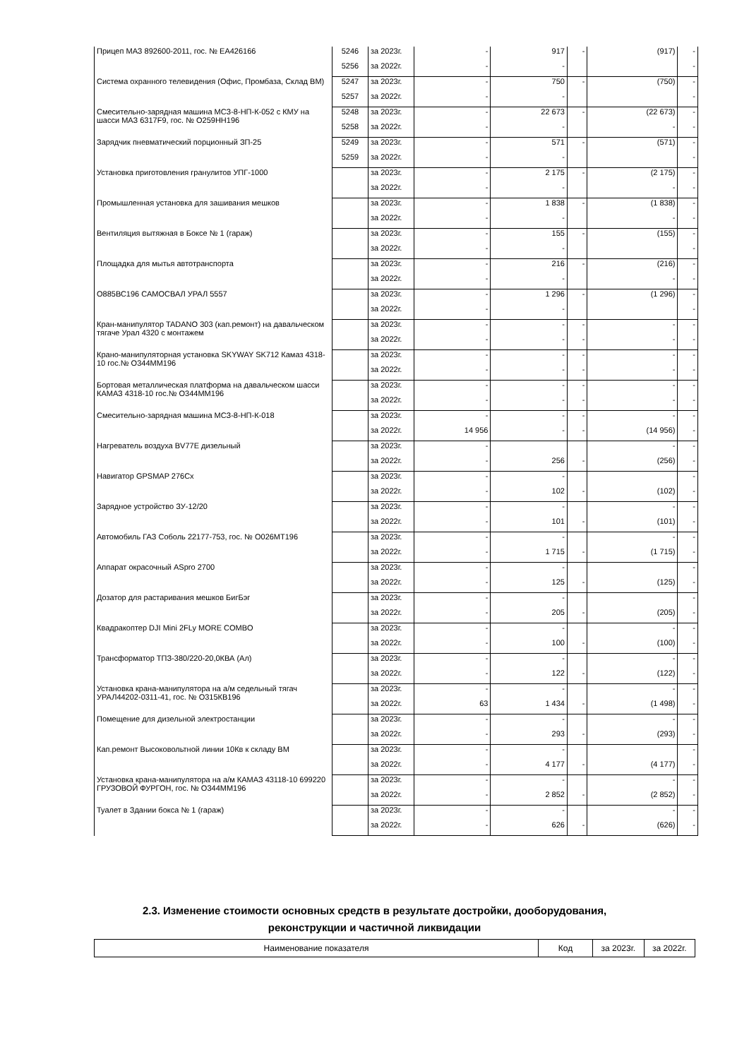| Прицеп МАЗ 892600-2011, гос. № ЕА426166 | 5246 | за 2023г. | - | 917 | - | (917) | - |
| | 5256 | за 2022г. | - | - | | | - |
| Система охранного телевидения (Офис, Промбаза, Склад ВМ) | 5247 | за 2023г. | - | 750 | - | (750) | - |
| | 5257 | за 2022г. | - | - | | | - |
| Смесительно-зарядная машина МСЗ-8-НП-К-052 с КМУ на шасси МАЗ 6317F9, гос. № О259НН196 | 5248 | за 2023г. | - | 22 673 | - | (22 673) | - |
| | 5258 | за 2022г. | - | - | | - | - |
| Зарядчик пневматический порционный ЗП-25 | 5249 | за 2023г. | - | 571 | - | (571) | - |
| | 5259 | за 2022г. | - | - | | | - |
| Установка приготовления гранулитов УПГ-1000 | | за 2023г. | - | 2 175 | - | (2 175) | - |
| | | за 2022г. | - | - | | - | - |
| Промышленная установка для зашивания мешков | | за 2023г. | - | 1 838 | - | (1 838) | - |
| | | за 2022г. | - | - | | - | - |
| Вентиляция вытяжная в Боксе № 1 (гараж) | | за 2023г. | - | 155 | - | (155) | - |
| | | за 2022г. | - | - | | | - |
| Площадка для мытья автотранспорта | | за 2023г. | - | 216 | - | (216) | - |
| | | за 2022г. | - | - | | - | - |
| О885ВС196 САМОСВАЛ УРАЛ 5557 | | за 2023г. | - | 1 296 | - | (1 296) | - |
| | | за 2022г. | - | - | | | - |
| Кран-манипулятор TADANO 303 (кап.ремонт) на давальческом тягаче Урал 4320 с монтажем | | за 2023г. | - | - | - | - | - |
| | | за 2022г. | - | - | - | - | - |
| Крано-манипуляторная установка SKYWAY SK712 Камаз 4318-10 гос.№ О344ММ196 | | за 2023г. | - | - | - | - | - |
| | | за 2022г. | - | - | - | - | - |
| Бортовая металлическая платформа на давальческом шасси КАМАЗ 4318-10 гос.№ О344ММ196 | | за 2023г. | - | - | - | - | - |
| | | за 2022г. | - | - | - | - | - |
| Смесительно-зарядная машина МСЗ-8-НП-К-018 | | за 2023г. | - | - | - | - | - |
| | | за 2022г. | 14 956 | - | - | (14 956) | - |
| Нагреватель воздуха BV77E дизельный | | за 2023г. | - | | | - | - |
| | | за 2022г. | - | 256 | - | (256) | - |
| Навигатор GPSMAP 276Cx | | за 2023г. | - | - | | | - |
| | | за 2022г. | - | 102 | - | (102) | - |
| Зарядное устройство ЗУ-12/20 | | за 2023г. | - | - | | - | - |
| | | за 2022г. | - | 101 | - | (101) | - |
| Автомобиль ГАЗ Соболь 22177-753, гос. № О026МТ196 | | за 2023г. | - | - | | - | - |
| | | за 2022г. | - | 1 715 | - | (1 715) | - |
| Аппарат окрасочный ASpro 2700 | | за 2023г. | - | - | | | - |
| | | за 2022г. | - | 125 | - | (125) | - |
| Дозатор для растаривания мешков БигБэг | | за 2023г. | - | - | | | - |
| | | за 2022г. | - | 205 | - | (205) | - |
| Квадракоптер DJI Mini 2FLy MORE COMBO | | за 2023г. | - | - | | - | - |
| | | за 2022г. | - | 100 | - | (100) | - |
| Трансформатор ТПЗ-380/220-20,0КВА (Ал) | | за 2023г. | - | - | | - | - |
| | | за 2022г. | - | 122 | - | (122) | - |
| Установка крана-манипулятора на а/м седельный тягач УРАЛ44202-0311-41, гос. № О315КВ196 | | за 2023г. | - | - | | - | - |
| | | за 2022г. | 63 | 1 434 | - | (1 498) | - |
| Помещение для дизельной электростанции | | за 2023г. | - | - | | - | - |
| | | за 2022г. | - | 293 | - | (293) | - |
| Кап.ремонт Высоковольтной линии 10Кв к складу ВМ | | за 2023г. | - | - | | | - |
| | | за 2022г. | - | 4 177 | - | (4 177) | - |
| Установка крана-манипулятора на а/м КАМАЗ 43118-10 699220 ГРУЗОВОЙ ФУРГОН, гос. № О344ММ196 | | за 2023г. | - | - | | - | - |
| | | за 2022г. | - | 2 852 | - | (2 852) | - |
| Туалет в Здании бокса № 1 (гараж) | | за 2023г. | - | - | | - | - |
| | | за 2022г. | - | 626 | - | (626) | - |
2.3. Изменение стоимости основных средств в результате достройки, дооборудования,
реконструкции и частичной ликвидации
| Наименование показателя | Код | за 2023г. | за 2022г. |